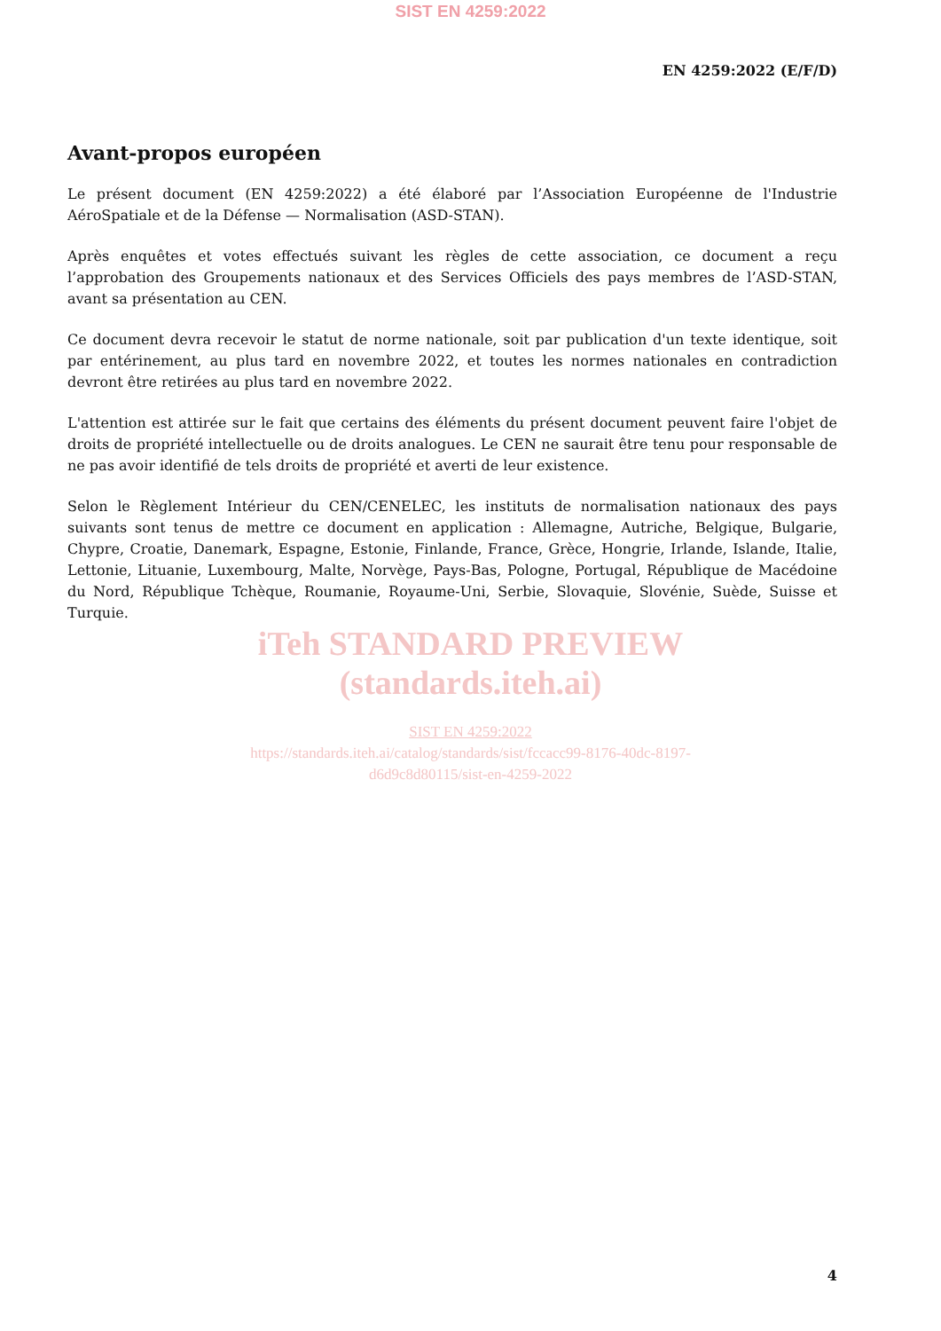SIST EN 4259:2022
EN 4259:2022 (E/F/D)
Avant-propos européen
Le présent document (EN 4259:2022) a été élaboré par l’Association Européenne de l'Industrie AéroSpatiale et de la Défense — Normalisation (ASD-STAN).
Après enquêtes et votes effectués suivant les règles de cette association, ce document a reçu l’approbation des Groupements nationaux et des Services Officiels des pays membres de l’ASD-STAN, avant sa présentation au CEN.
Ce document devra recevoir le statut de norme nationale, soit par publication d'un texte identique, soit par entérinement, au plus tard en novembre 2022, et toutes les normes nationales en contradiction devront être retirées au plus tard en novembre 2022.
L'attention est attirée sur le fait que certains des éléments du présent document peuvent faire l'objet de droits de propriété intellectuelle ou de droits analogues. Le CEN ne saurait être tenu pour responsable de ne pas avoir identifié de tels droits de propriété et averti de leur existence.
Selon le Règlement Intérieur du CEN/CENELEC, les instituts de normalisation nationaux des pays suivants sont tenus de mettre ce document en application : Allemagne, Autriche, Belgique, Bulgarie, Chypre, Croatie, Danemark, Espagne, Estonie, Finlande, France, Grèce, Hongrie, Irlande, Islande, Italie, Lettonie, Lituanie, Luxembourg, Malte, Norvège, Pays-Bas, Pologne, Portugal, République de Macédoine du Nord, République Tchèque, Roumanie, Royaume-Uni, Serbie, Slovaquie, Slovénie, Suède, Suisse et Turquie.
iTeh STANDARD PREVIEW
(standards.iteh.ai)
SIST EN 4259:2022
https://standards.iteh.ai/catalog/standards/sist/fccacc99-8176-40dc-8197-
d6d9c8d80115/sist-en-4259-2022
4